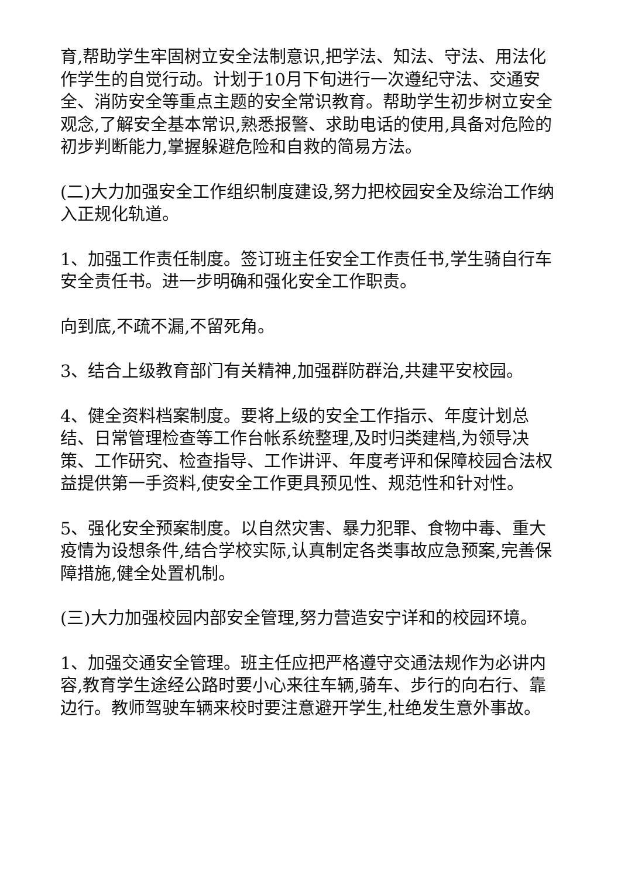育,帮助学生牢固树立安全法制意识,把学法、知法、守法、用法化作学生的自觉行动。计划于10月下旬进行一次遵纪守法、交通安全、消防安全等重点主题的安全常识教育。帮助学生初步树立安全观念,了解安全基本常识,熟悉报警、求助电话的使用,具备对危险的初步判断能力,掌握躲避危险和自救的简易方法。
(二)大力加强安全工作组织制度建设,努力把校园安全及综治工作纳入正规化轨道。
1、加强工作责任制度。签订班主任安全工作责任书,学生骑自行车安全责任书。进一步明确和强化安全工作职责。
向到底,不疏不漏,不留死角。
3、结合上级教育部门有关精神,加强群防群治,共建平安校园。
4、健全资料档案制度。要将上级的安全工作指示、年度计划总结、日常管理检查等工作台帐系统整理,及时归类建档,为领导决策、工作研究、检查指导、工作讲评、年度考评和保障校园合法权益提供第一手资料,使安全工作更具预见性、规范性和针对性。
5、强化安全预案制度。以自然灾害、暴力犯罪、食物中毒、重大疫情为设想条件,结合学校实际,认真制定各类事故应急预案,完善保障措施,健全处置机制。
(三)大力加强校园内部安全管理,努力营造安宁详和的校园环境。
1、加强交通安全管理。班主任应把严格遵守交通法规作为必讲内容,教育学生途经公路时要小心来往车辆,骑车、步行的向右行、靠边行。教师驾驶车辆来校时要注意避开学生,杜绝发生意外事故。